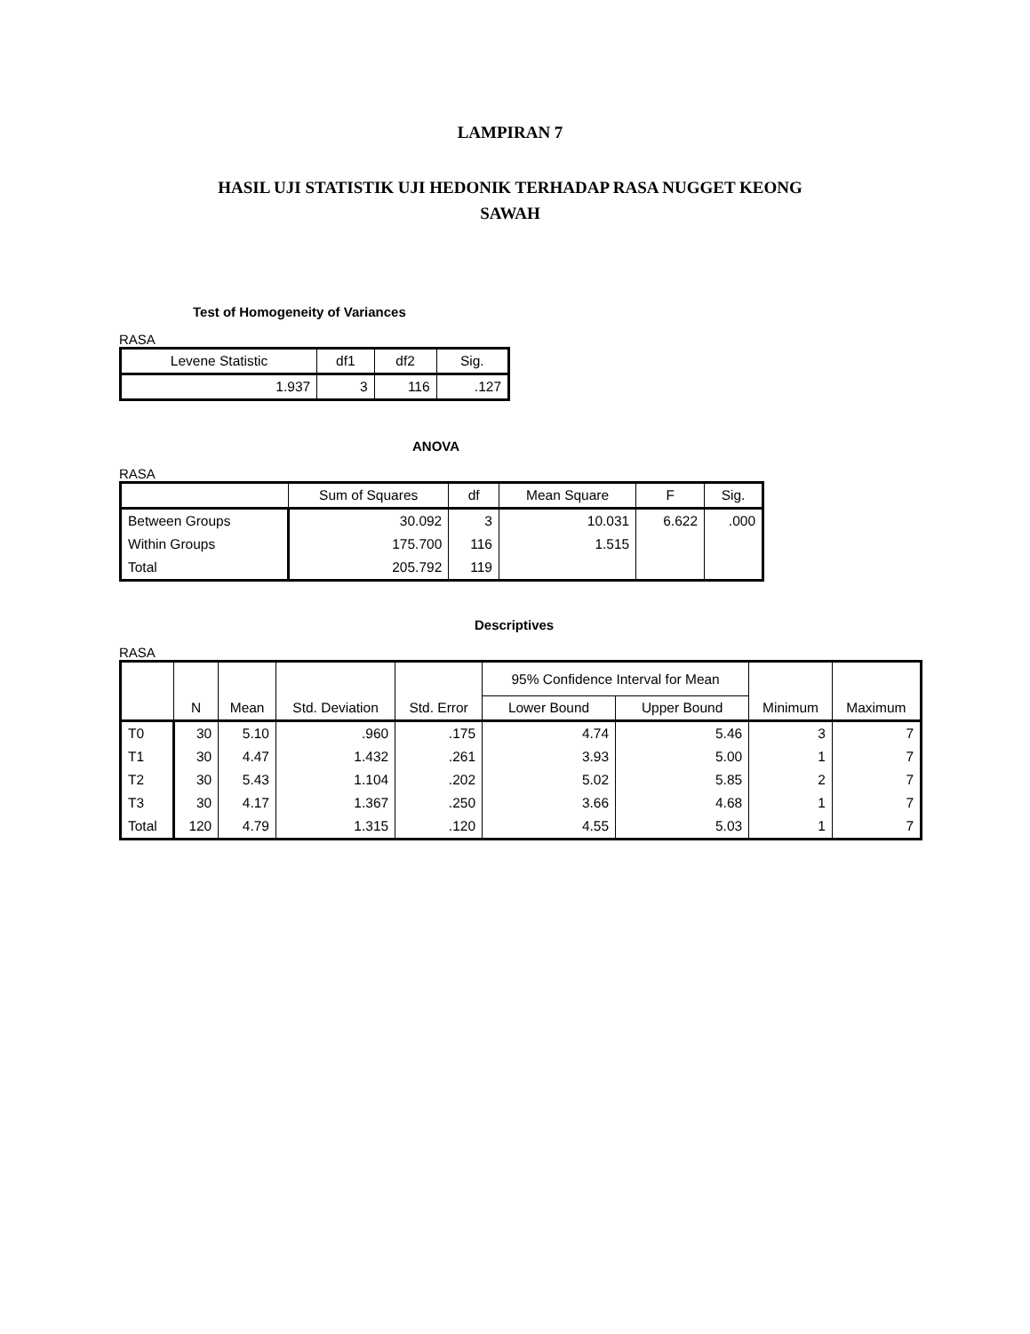LAMPIRAN 7
HASIL UJI STATISTIK UJI HEDONIK TERHADAP RASA NUGGET KEONG
SAWAH
Test of Homogeneity of Variances
RASA
| Levene Statistic | df1 | df2 | Sig. |
| --- | --- | --- | --- |
| 1.937 | 3 | 116 | .127 |
ANOVA
RASA
| | Sum of Squares | df | Mean Square | F | Sig. |
| --- | --- | --- | --- | --- | --- |
| Between Groups | 30.092 | 3 | 10.031 | 6.622 | .000 |
| Within Groups | 175.700 | 116 | 1.515 | | |
| Total | 205.792 | 119 | | | |
Descriptives
RASA
| | N | Mean | Std. Deviation | Std. Error | 95% Confidence Interval for Mean | | Minimum | Maximum |
| --- | --- | --- | --- | --- | --- | --- | --- | --- |
| | | | | | Lower Bound | Upper Bound | | |
| T0 | 30 | 5.10 | .960 | .175 | 4.74 | 5.46 | 3 | 7 |
| T1 | 30 | 4.47 | 1.432 | .261 | 3.93 | 5.00 | 1 | 7 |
| T2 | 30 | 5.43 | 1.104 | .202 | 5.02 | 5.85 | 2 | 7 |
| T3 | 30 | 4.17 | 1.367 | .250 | 3.66 | 4.68 | 1 | 7 |
| Total | 120 | 4.79 | 1.315 | .120 | 4.55 | 5.03 | 1 | 7 |